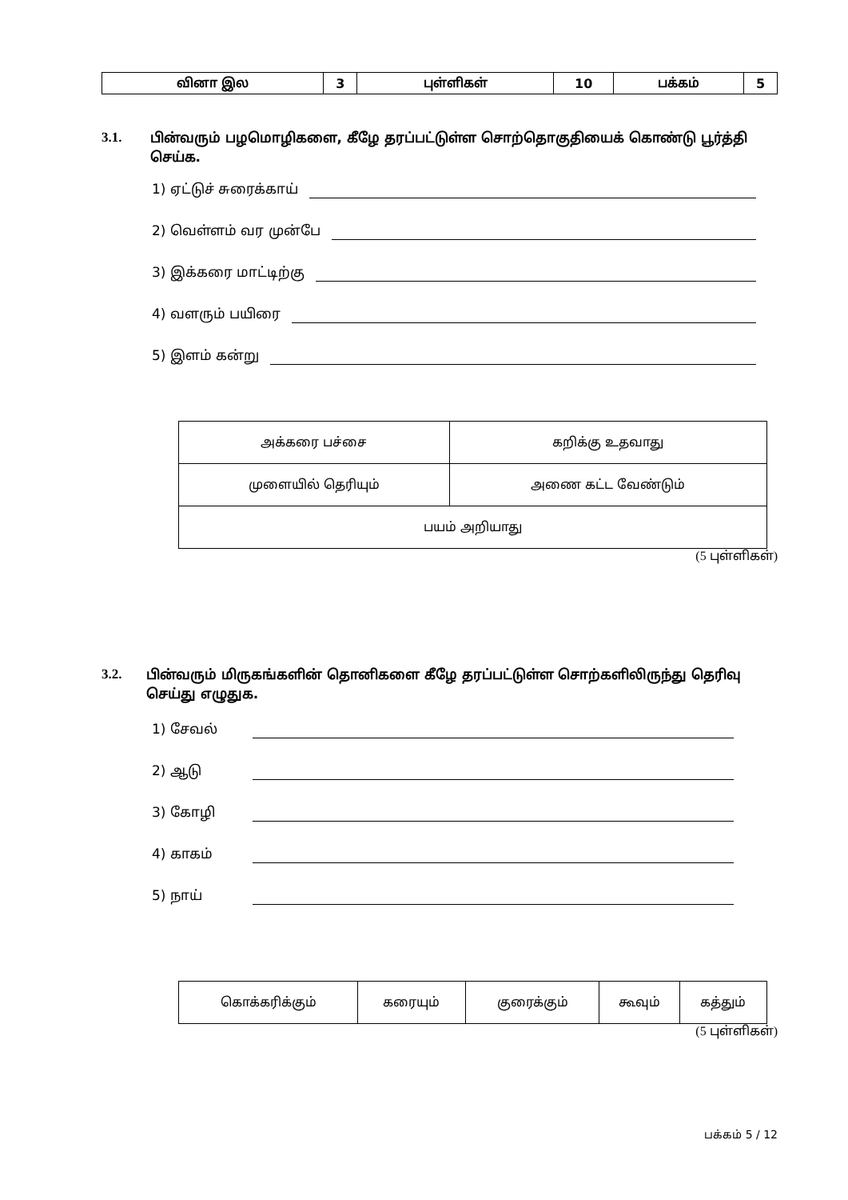| வினா இல | 3 | புள்ளிகள் | 10 | பக்கம் | 5 |
3.1. பின்வரும் பழமொழிகளை, கீழே தரப்பட்டுள்ள சொற்தொகுதியைக் கொண்டு பூர்த்தி செய்க.
1) ஏட்டுச் சுரைக்காய்
2) வெள்ளம் வர முன்பே
3) இக்கரை மாட்டிற்கு
4) வளரும் பயிரை
5) இளம் கன்று
| அக்கரை பச்சை | கறிக்கு உதவாது |
| முளையில் தெரியும் | அணை கட்ட வேண்டும் |
| பயம் அறியாது | |
(5 புள்ளிகள்)
3.2. பின்வரும் மிருகங்களின் தொனிகளை கீழே தரப்பட்டுள்ள சொற்களிலிருந்து தெரிவு செய்து எழுதுக.
1) சேவல்
2) ஆடு
3) கோழி
4) காகம்
5) நாய்
| கொக்கரிக்கும் | கரையும் | குரைக்கும் | கூவும் | கத்தும் |
(5 புள்ளிகள்)
பக்கம் 5 / 12